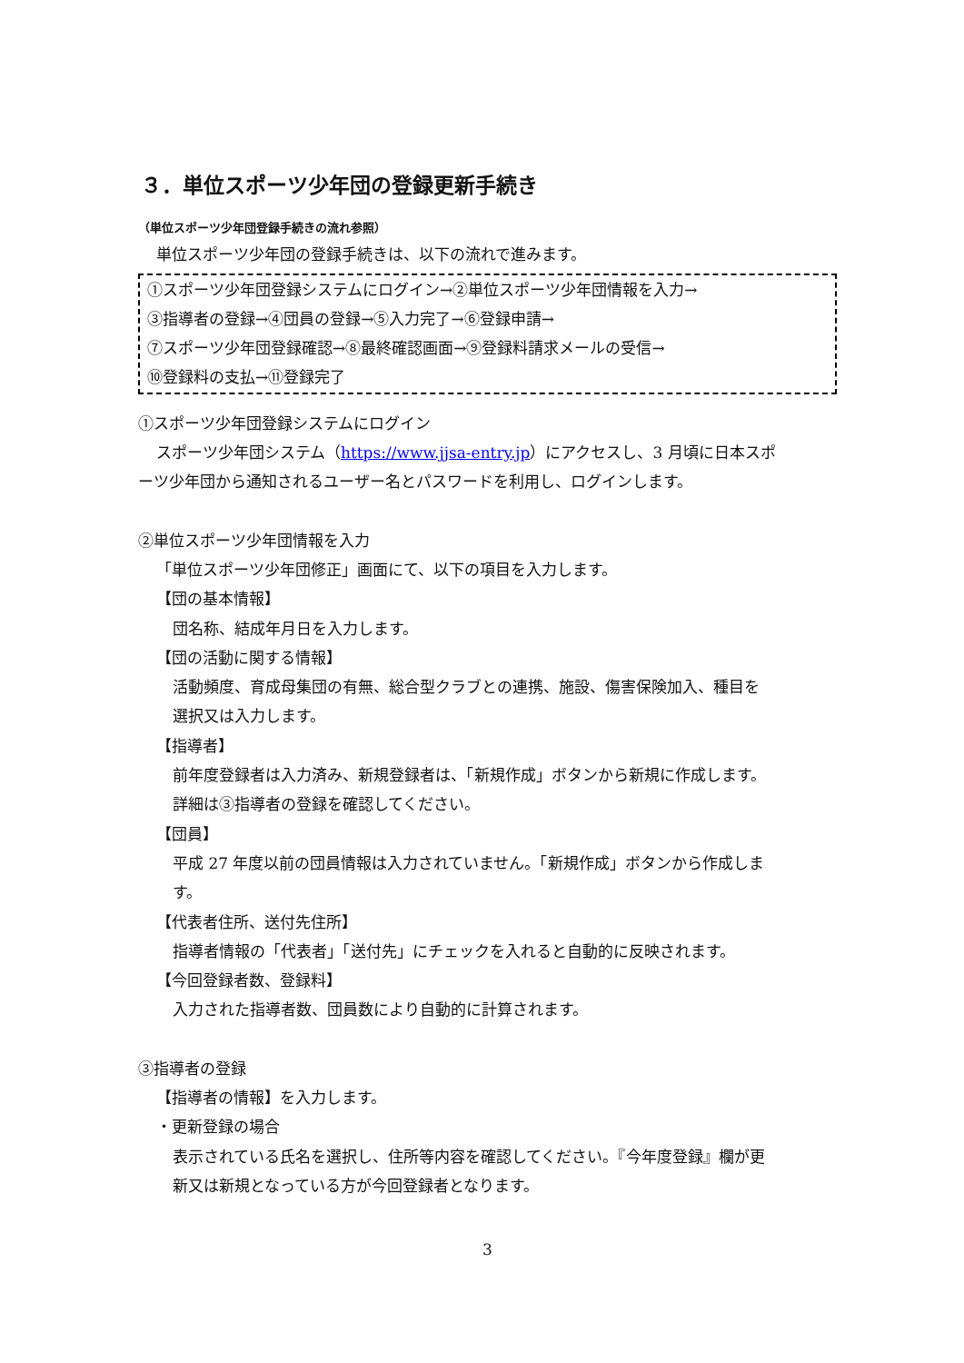３．単位スポーツ少年団の登録更新手続き
（単位スポーツ少年団登録手続きの流れ参照）
単位スポーツ少年団の登録手続きは、以下の流れで進みます。
①スポーツ少年団登録システムにログイン→②単位スポーツ少年団情報を入力→
③指導者の登録→④団員の登録→⑤入力完了→⑥登録申請→
⑦スポーツ少年団登録確認→⑧最終確認画面→⑨登録料請求メールの受信→
⑩登録料の支払→⑪登録完了
①スポーツ少年団登録システムにログイン
スポーツ少年団システム（https://www.jjsa-entry.jp）にアクセスし、3 月頃に日本スポ
ーツ少年団から通知されるユーザー名とパスワードを利用し、ログインします。
②単位スポーツ少年団情報を入力
「単位スポーツ少年団修正」画面にて、以下の項目を入力します。
【団の基本情報】
団名称、結成年月日を入力します。
【団の活動に関する情報】
活動頻度、育成母集団の有無、総合型クラブとの連携、施設、傷害保険加入、種目を
選択又は入力します。
【指導者】
前年度登録者は入力済み、新規登録者は、「新規作成」ボタンから新規に作成します。
詳細は③指導者の登録を確認してください。
【団員】
平成 27 年度以前の団員情報は入力されていません。「新規作成」ボタンから作成しま
す。
【代表者住所、送付先住所】
指導者情報の「代表者」「送付先」にチェックを入れると自動的に反映されます。
【今回登録者数、登録料】
入力された指導者数、団員数により自動的に計算されます。
③指導者の登録
【指導者の情報】を入力します。
・更新登録の場合
表示されている氏名を選択し、住所等内容を確認してください。『今年度登録』欄が更
新又は新規となっている方が今回登録者となります。
3